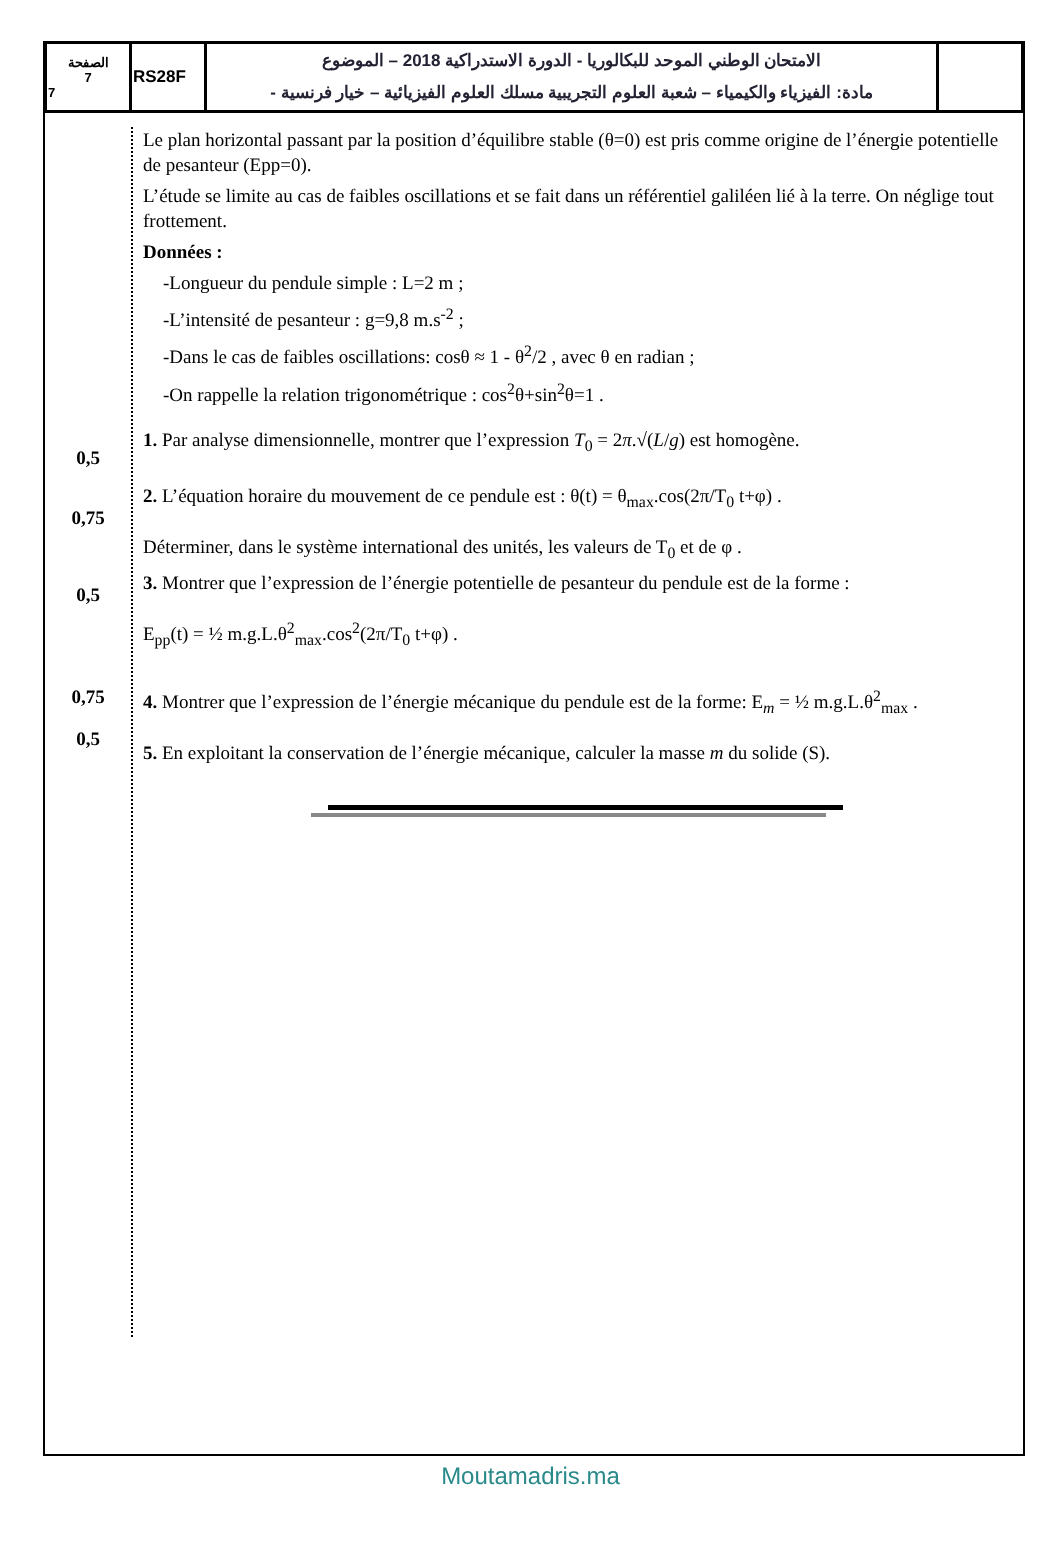| الصفحة 7 7 | RS28F | الامتحان الوطني الموحد للبكالوريا - الدورة الاستدراكية 2018 – الموضوع - مادة: الفيزياء والكيمياء – شعبة العلوم التجريبية مسلك العلوم الفيزيائية – خيار فرنسية | |
0,5
0,75
0,5
0,75
0,5
Le plan horizontal passant par la position d’équilibre stable (θ=0) est pris comme origine de l’énergie potentielle de pesanteur (Epp=0).
L’étude se limite au cas de faibles oscillations et se fait dans un référentiel galiléen lié à la terre. On néglige tout frottement.
Données :
-Longueur du pendule simple : L=2 m ;
-L’intensité de pesanteur : g=9,8 m.s<sup>-2</sup> ;
-Dans le cas de faibles oscillations: cosθ ≈ 1 - θ<sup>2</sup>/2 , avec θ en radian ;
-On rappelle la relation trigonométrique : cos<sup>2</sup>θ+sin<sup>2</sup>θ=1 .
1. Par analyse dimensionnelle, montrer que l’expression T<sub>0</sub> = 2π.√(L/g) est homogène.
2. L’équation horaire du mouvement de ce pendule est : θ(t) = θ<sub>max</sub>.cos(2π/T<sub>0</sub> t+φ) .
Déterminer, dans le système international des unités, les valeurs de T<sub>0</sub> et de φ .
3. Montrer que l’expression de l’énergie potentielle de pesanteur du pendule est de la forme :
E<sub>pp</sub>(t) = ½ m.g.L.θ<sup>2</sup><sub>max</sub>.cos<sup>2</sup>(2π/T<sub>0</sub> t+φ) .
4. Montrer que l’expression de l’énergie mécanique du pendule est de la forme: E<sub>m</sub> = ½ m.g.L.θ<sup>2</sup><sub>max</sub> .
5. En exploitant la conservation de l’énergie mécanique, calculer la masse m du solide (S).
Moutamadris.ma